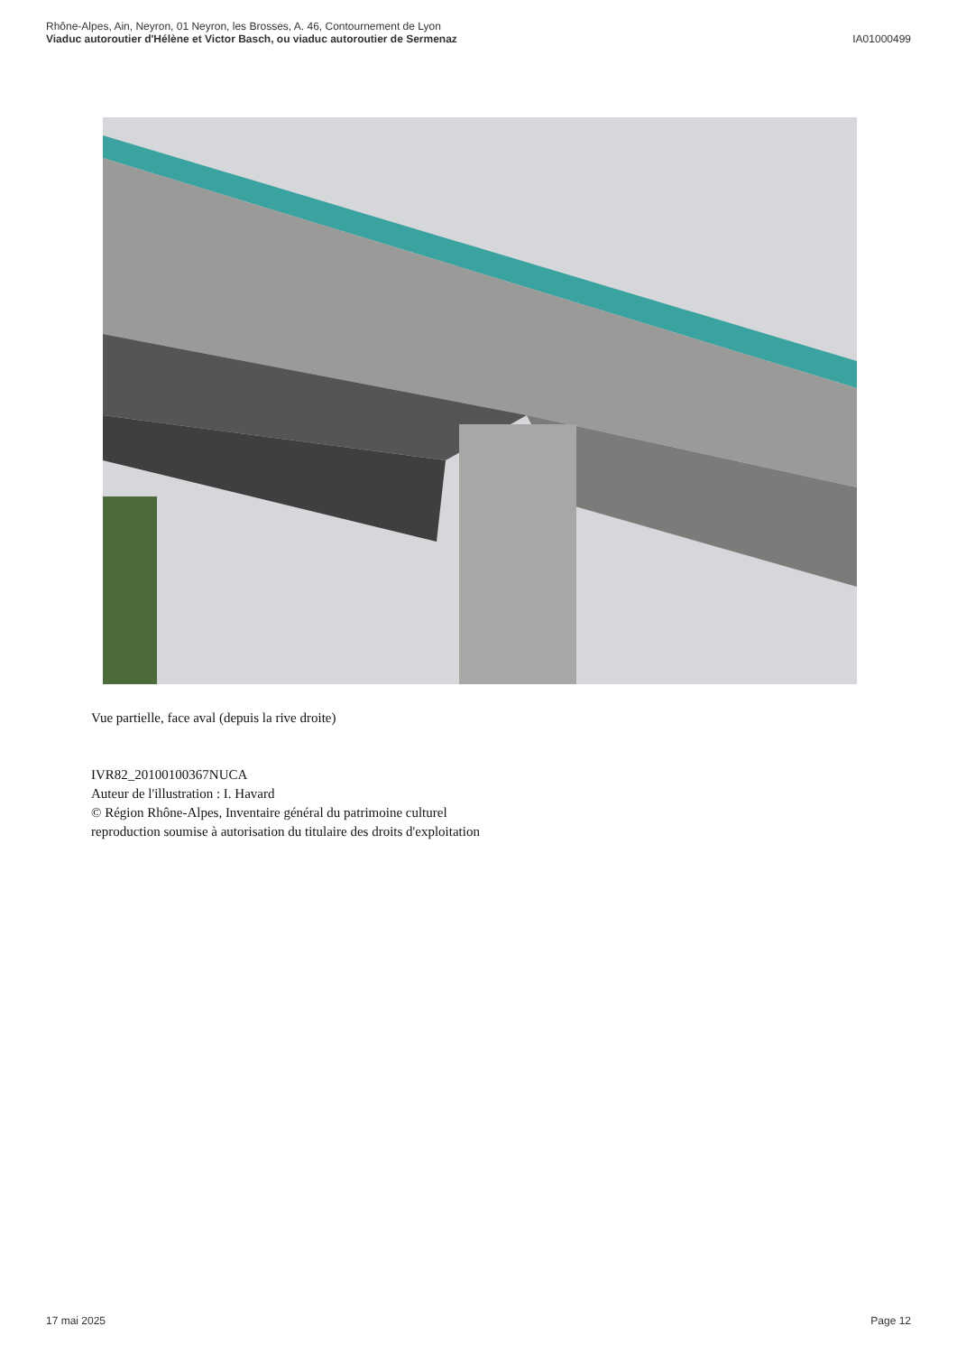Rhône-Alpes, Ain, Neyron, 01 Neyron, les Brosses, A. 46, Contournement de Lyon
Viaduc autoroutier d'Hélène et Victor Basch, ou viaduc autoroutier de Sermenaz
IA01000499
Vue partielle, face aval (depuis la rive droite)
IVR82_20100100367NUCA
Auteur de l'illustration : I. Havard
© Région Rhône-Alpes, Inventaire général du patrimoine culturel
reproduction soumise à autorisation du titulaire des droits d'exploitation
17 mai 2025 Page 12